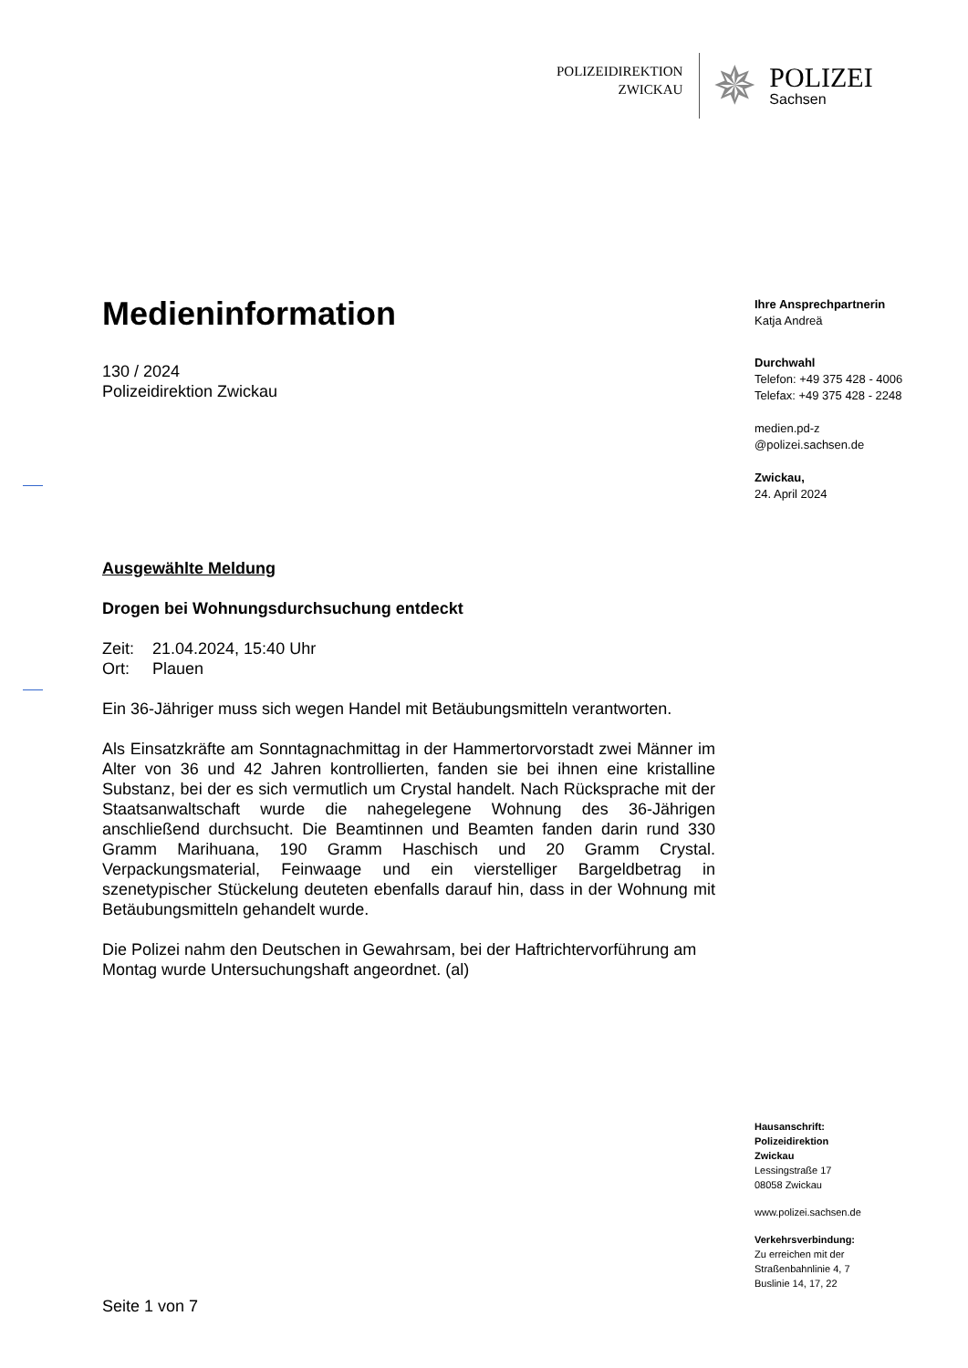POLIZEIDIREKTION
ZWICKAU
✵
POLIZEI
Sachsen
Medieninformation
130 / 2024
Polizeidirektion Zwickau
Ausgewählte Meldung
Drogen bei Wohnungsdurchsuchung entdeckt
Zeit: 21.04.2024, 15:40 Uhr
Ort: Plauen
Ein 36-Jähriger muss sich wegen Handel mit Betäubungsmitteln verantworten.
Als Einsatzkräfte am Sonntagnachmittag in der Hammertorvorstadt zwei Männer im Alter von 36 und 42 Jahren kontrollierten, fanden sie bei ihnen eine kristalline Substanz, bei der es sich vermutlich um Crystal handelt. Nach Rücksprache mit der Staatsanwaltschaft wurde die nahegelegene Wohnung des 36-Jährigen anschließend durchsucht. Die Beamtinnen und Beamten fanden darin rund 330 Gramm Marihuana, 190 Gramm Haschisch und 20 Gramm Crystal. Verpackungsmaterial, Feinwaage und ein vierstelliger Bargeldbetrag in szenetypischer Stückelung deuteten ebenfalls darauf hin, dass in der Wohnung mit Betäubungsmitteln gehandelt wurde.
Die Polizei nahm den Deutschen in Gewahrsam, bei der Haftrichtervorführung am Montag wurde Untersuchungshaft angeordnet. (al)
Seite 1 von 7
Ihre Ansprechpartnerin
Katja Andreä
Durchwahl
Telefon: +49 375 428 - 4006
Telefax: +49 375 428 - 2248
medien.pd-z
@polizei.sachsen.de
Zwickau,
24. April 2024
Hausanschrift:
Polizeidirektion
Zwickau
Lessingstraße 17
08058 Zwickau
www.polizei.sachsen.de
Verkehrsverbindung:
Zu erreichen mit der
Straßenbahnlinie 4, 7
Buslinie 14, 17, 22